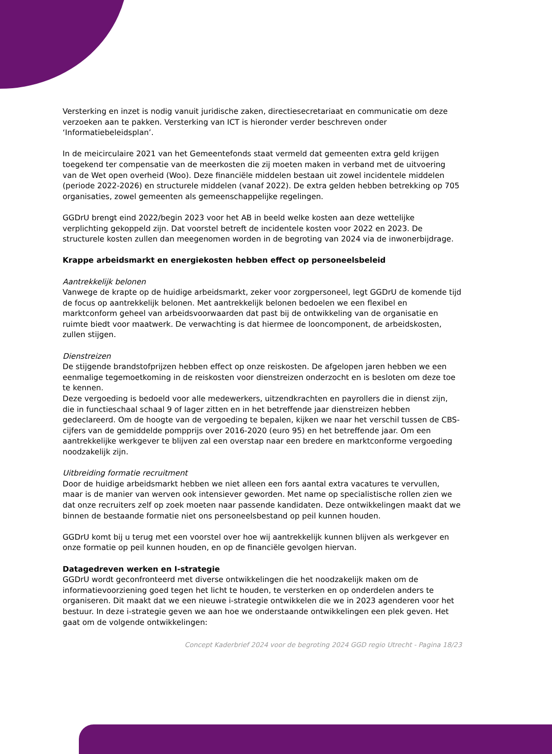Versterking en inzet is nodig vanuit juridische zaken, directiesecretariaat en communicatie om deze verzoeken aan te pakken. Versterking van ICT is hieronder verder beschreven onder ‘Informatiebeleidsplan’.
In de meicirculaire 2021 van het Gemeentefonds staat vermeld dat gemeenten extra geld krijgen toegekend ter compensatie van de meerkosten die zij moeten maken in verband met de uitvoering van de Wet open overheid (Woo). Deze financiële middelen bestaan uit zowel incidentele middelen (periode 2022-2026) en structurele middelen (vanaf 2022). De extra gelden hebben betrekking op 705 organisaties, zowel gemeenten als gemeenschappelijke regelingen.
GGDrU brengt eind 2022/begin 2023 voor het AB in beeld welke kosten aan deze wettelijke verplichting gekoppeld zijn. Dat voorstel betreft de incidentele kosten voor 2022 en 2023. De structurele kosten zullen dan meegenomen worden in de begroting van 2024 via de inwonerbijdrage.
Krappe arbeidsmarkt en energiekosten hebben effect op personeelsbeleid
Aantrekkelijk belonen
Vanwege de krapte op de huidige arbeidsmarkt, zeker voor zorgpersoneel, legt GGDrU de komende tijd de focus op aantrekkelijk belonen. Met aantrekkelijk belonen bedoelen we een flexibel en marktconform geheel van arbeidsvoorwaarden dat past bij de ontwikkeling van de organisatie en ruimte biedt voor maatwerk. De verwachting is dat hiermee de looncomponent, de arbeidskosten, zullen stijgen.
Dienstreizen
De stijgende brandstofprijzen hebben effect op onze reiskosten. De afgelopen jaren hebben we een eenmalige tegemoetkoming in de reiskosten voor dienstreizen onderzocht en is besloten om deze toe te kennen.
Deze vergoeding is bedoeld voor alle medewerkers, uitzendkrachten en payrollers die in dienst zijn, die in functieschaal schaal 9 of lager zitten en in het betreffende jaar dienstreizen hebben gedeclareerd. Om de hoogte van de vergoeding te bepalen, kijken we naar het verschil tussen de CBS-cijfers van de gemiddelde pompprijs over 2016-2020 (euro 95) en het betreffende jaar. Om een aantrekkelijke werkgever te blijven zal een overstap naar een bredere en marktconforme vergoeding noodzakelijk zijn.
Uitbreiding formatie recruitment
Door de huidige arbeidsmarkt hebben we niet alleen een fors aantal extra vacatures te vervullen, maar is de manier van werven ook intensiever geworden. Met name op specialistische rollen zien we dat onze recruiters zelf op zoek moeten naar passende kandidaten. Deze ontwikkelingen maakt dat we binnen de bestaande formatie niet ons personeelsbestand op peil kunnen houden.
GGDrU komt bij u terug met een voorstel over hoe wij aantrekkelijk kunnen blijven als werkgever en onze formatie op peil kunnen houden, en op de financiële gevolgen hiervan.
Datagedreven werken en I-strategie
GGDrU wordt geconfronteerd met diverse ontwikkelingen die het noodzakelijk maken om de informatievoorziening goed tegen het licht te houden, te versterken en op onderdelen anders te organiseren. Dit maakt dat we een nieuwe i-strategie ontwikkelen die we in 2023 agenderen voor het bestuur. In deze i-strategie geven we aan hoe we onderstaande ontwikkelingen een plek geven. Het gaat om de volgende ontwikkelingen:
Concept Kaderbrief 2024 voor de begroting 2024 GGD regio Utrecht - Pagina 18/23